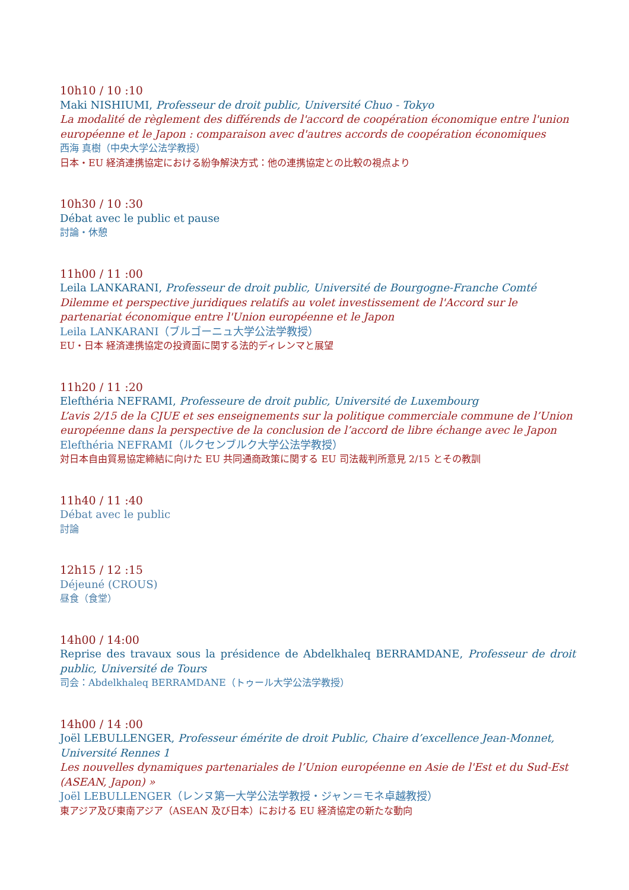10h10 / 10 :10
Maki NISHIUMI, Professeur de droit public, Université Chuo - Tokyo
La modalité de règlement des différends de l'accord de coopération économique entre l'union européenne et le Japon : comparaison avec d'autres accords de coopération économiques
西海 真樹（中央大学公法学教授）
日本・EU 経済連携協定における紛争解決方式：他の連携協定との比較の視点より
10h30 / 10 :30
Débat avec le public et pause
討論・休憩
11h00 / 11 :00
Leila LANKARANI, Professeur de droit public, Université de Bourgogne-Franche Comté
Dilemme et perspective juridiques relatifs au volet investissement de l'Accord sur le partenariat économique entre l'Union européenne et le Japon
Leila LANKARANI（ブルゴーニュ大学公法学教授）
EU・日本 経済連携協定の投資面に関する法的ディレンマと展望
11h20 / 11 :20
Elefthéria NEFRAMI, Professeure de droit public, Université de Luxembourg
L’avis 2/15 de la CJUE et ses enseignements sur la politique commerciale commune de l’Union européenne dans la perspective de la conclusion de l’accord de libre échange avec le Japon
Elefthéria NEFRAMI（ルクセンブルク大学公法学教授）
対日本自由貿易協定締結に向けた EU 共同通商政策に関する EU 司法裁判所意見 2/15 とその教訓
11h40 / 11 :40
Débat avec le public
討論
12h15 / 12 :15
Déjeuné (CROUS)
昼食（食堂）
14h00 / 14:00
Reprise des travaux sous la présidence de Abdelkhaleq BERRAMDANE, Professeur de droit public, Université de Tours
司会：Abdelkhaleq BERRAMDANE（トゥール大学公法学教授）
14h00 / 14 :00
Joël LEBULLENGER, Professeur émérite de droit Public, Chaire d’excellence Jean-Monnet, Université Rennes 1
Les nouvelles dynamiques partenariales de l’Union européenne en Asie de l'Est et du Sud-Est (ASEAN, Japon) »
Joël LEBULLENGER（レンヌ第一大学公法学教授・ジャン＝モネ卓越教授）
東アジア及び東南アジア（ASEAN 及び日本）における EU 経済協定の新たな動向